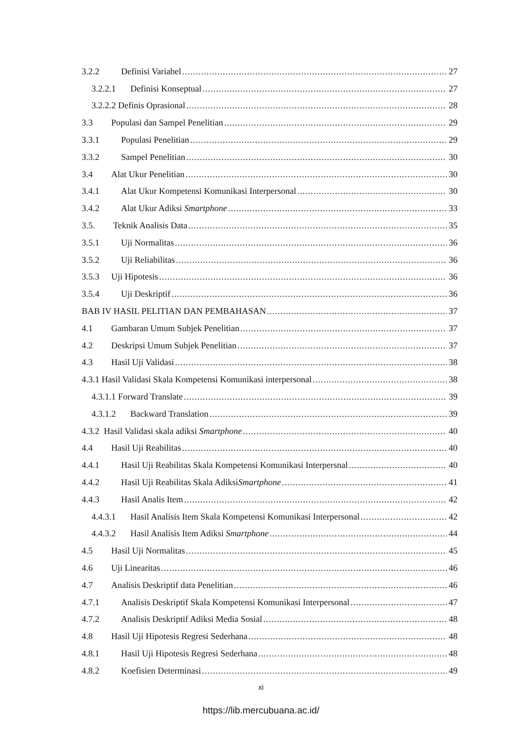3.2.2 Definisi Variabel 27
3.2.2.1 Definisi Konseptual 27
3.2.2.2 Definis Oprasional 28
3.3 Populasi dan Sampel Penelitian 29
3.3.1 Populasi Penelitian 29
3.3.2 Sampel Penelitian 30
3.4 Alat Ukur Penelitian 30
3.4.1 Alat Ukur Kompetensi Komunikasi Interpersonal 30
3.4.2 Alat Ukur Adiksi Smartphone 33
3.5. Teknik Analisis Data 35
3.5.1 Uji Normalitas 36
3.5.2 Uji Reliabilitas 36
3.5.3 Uji Hipotesis 36
3.5.4 Uji Deskriptif 36
BAB IV HASIL PELITIAN DAN PEMBAHASAN 37
4.1 Gambaran Umum Subjek Penelitian 37
4.2 Deskripsi Umum Subjek Penelitian 37
4.3 Hasil Uji Validasi 38
4.3.1 Hasil Validasi Skala Kompetensi Komunikasi interpersonal 38
4.3.1.1 Forward Translate 39
4.3.1.2 Backward Translation 39
4.3.2 Hasil Validasi skala adiksi Smartphone 40
4.4 Hasil Uji Reabilitas 40
4.4.1 Hasil Uji Reabilitas Skala Kompetensi Komunikasi Interpersnal 40
4.4.2 Hasil Uji Reabilitas Skala AdiksiSmartphone 41
4.4.3 Hasil Analis Item 42
4.4.3.1 Hasil Analisis Item Skala Kompetensi Komunikasi Interpersonal 42
4.4.3.2 Hasil Analisis Item Adiksi Smartphone 44
4.5 Hasil Uji Normalitas 45
4.6 Uji Linearitas 46
4.7 Analisis Deskriptif data Penelitian 46
4.7.1 Analisis Deskriptif Skala Kompetensi Komunikasi Interpersonal 47
4.7.2 Analisis Deskriptif Adiksi Media Sosial 48
4.8 Hasil Uji Hipotesis Regresi Sederhana 48
4.8.1 Hasil Uji Hipotesis Regresi Sederhana 48
4.8.2 Koefisien Determinasi 49
xi
https://lib.mercubuana.ac.id/